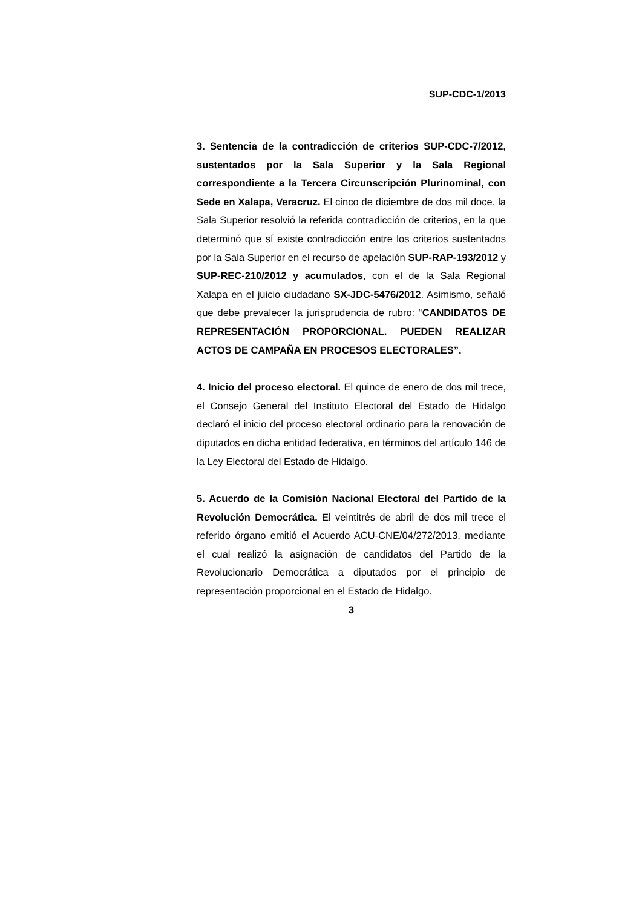SUP-CDC-1/2013
3. Sentencia de la contradicción de criterios SUP-CDC-7/2012, sustentados por la Sala Superior y la Sala Regional correspondiente a la Tercera Circunscripción Plurinominal, con Sede en Xalapa, Veracruz. El cinco de diciembre de dos mil doce, la Sala Superior resolvió la referida contradicción de criterios, en la que determinó que sí existe contradicción entre los criterios sustentados por la Sala Superior en el recurso de apelación SUP-RAP-193/2012 y SUP-REC-210/2012 y acumulados, con el de la Sala Regional Xalapa en el juicio ciudadano SX-JDC-5476/2012. Asimismo, señaló que debe prevalecer la jurisprudencia de rubro: “CANDIDATOS DE REPRESENTACIÓN PROPORCIONAL. PUEDEN REALIZAR ACTOS DE CAMPAÑA EN PROCESOS ELECTORALES”.
4. Inicio del proceso electoral. El quince de enero de dos mil trece, el Consejo General del Instituto Electoral del Estado de Hidalgo declaró el inicio del proceso electoral ordinario para la renovación de diputados en dicha entidad federativa, en términos del artículo 146 de la Ley Electoral del Estado de Hidalgo.
5. Acuerdo de la Comisión Nacional Electoral del Partido de la Revolución Democrática. El veintitrés de abril de dos mil trece el referido órgano emitió el Acuerdo ACU-CNE/04/272/2013, mediante el cual realizó la asignación de candidatos del Partido de la Revolucionario Democrática a diputados por el principio de representación proporcional en el Estado de Hidalgo.
3